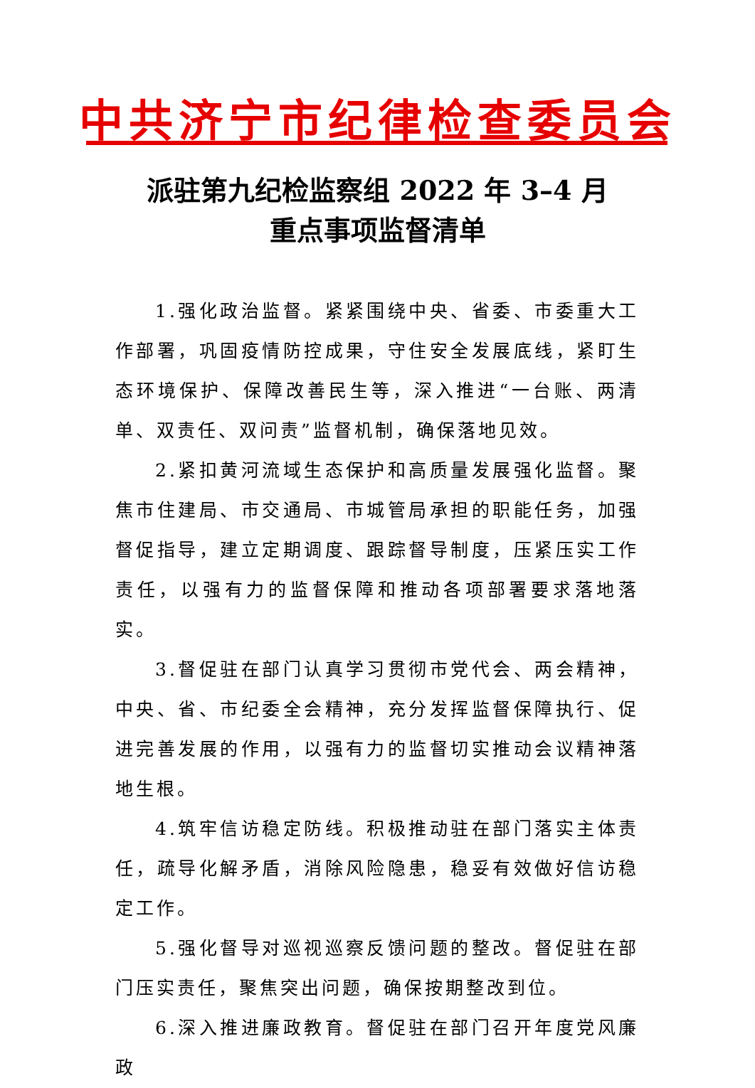中共济宁市纪律检查委员会
派驻第九纪检监察组 2022 年 3–4 月
重点事项监督清单
1.强化政治监督。紧紧围绕中央、省委、市委重大工作部署，巩固疫情防控成果，守住安全发展底线，紧盯生态环境保护、保障改善民生等，深入推进“一台账、两清单、双责任、双问责”监督机制，确保落地见效。
2.紧扣黄河流域生态保护和高质量发展强化监督。聚焦市住建局、市交通局、市城管局承担的职能任务，加强督促指导，建立定期调度、跟踪督导制度，压紧压实工作责任，以强有力的监督保障和推动各项部署要求落地落实。
3.督促驻在部门认真学习贯彻市党代会、两会精神，中央、省、市纪委全会精神，充分发挥监督保障执行、促进完善发展的作用，以强有力的监督切实推动会议精神落地生根。
4.筑牢信访稳定防线。积极推动驻在部门落实主体责任，疏导化解矛盾，消除风险隐患，稳妥有效做好信访稳定工作。
5.强化督导对巡视巡察反馈问题的整改。督促驻在部门压实责任，聚焦突出问题，确保按期整改到位。
6.深入推进廉政教育。督促驻在部门召开年度党风廉政